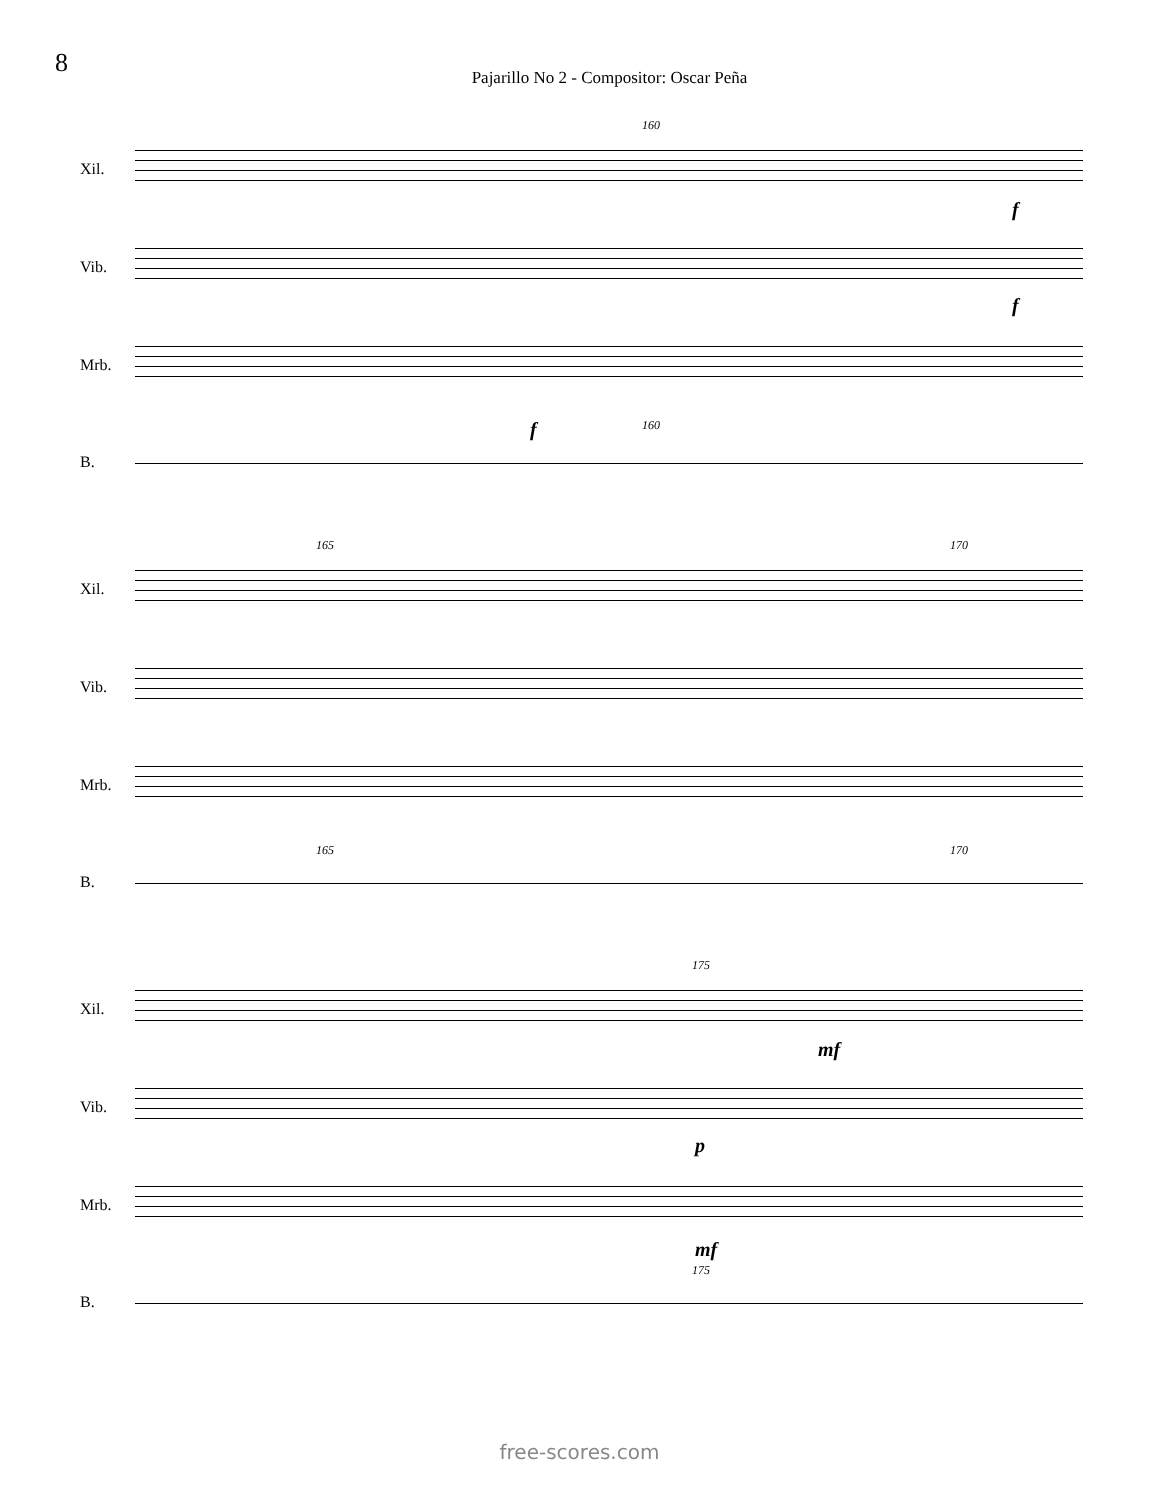8
Pajarillo No 2 - Compositor: Oscar Peña
160
Xil.
f
Vib.
f
Mrb.
f 160
B.
165 170
Xil.
Vib.
Mrb.
165 170
B.
175
Xil.
mf
Vib.
p
Mrb.
mf
175
B.
free-scores.com